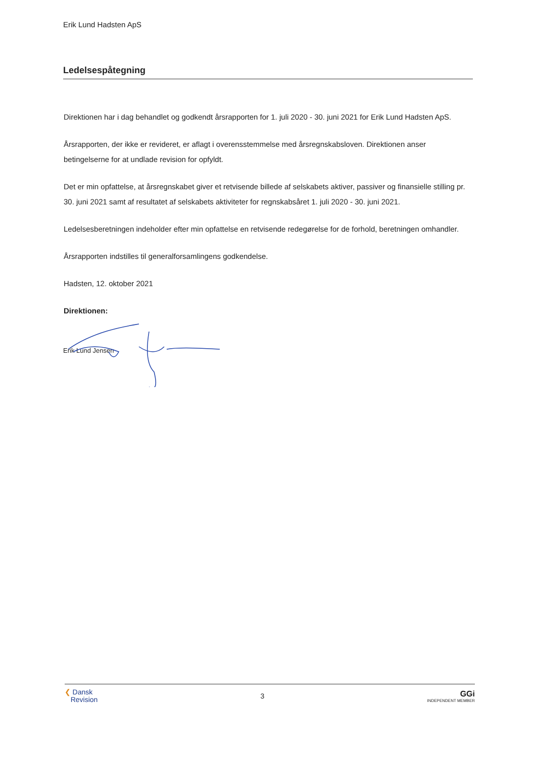Erik Lund Hadsten ApS
Ledelsespåtegning
Direktionen har i dag behandlet og godkendt årsrapporten for 1. juli 2020 - 30. juni 2021 for Erik Lund Hadsten ApS.
Årsrapporten, der ikke er revideret, er aflagt i overensstemmelse med årsregnskabsloven. Direktionen anser betingelserne for at undlade revision for opfyldt.
Det er min opfattelse, at årsregnskabet giver et retvisende billede af selskabets aktiver, passiver og finansielle stilling pr. 30. juni 2021 samt af resultatet af selskabets aktiviteter for regnskabsåret 1. juli 2020 - 30. juni 2021.
Ledelsesberetningen indeholder efter min opfattelse en retvisende redegørelse for de forhold, beretningen omhandler.
Årsrapporten indstilles til generalforsamlingens godkendelse.
Hadsten, 12. oktober 2021
Direktionen:
Erik Lund Jensen
❮ Dansk
Revision
3
GGi
INDEPENDENT MEMBER